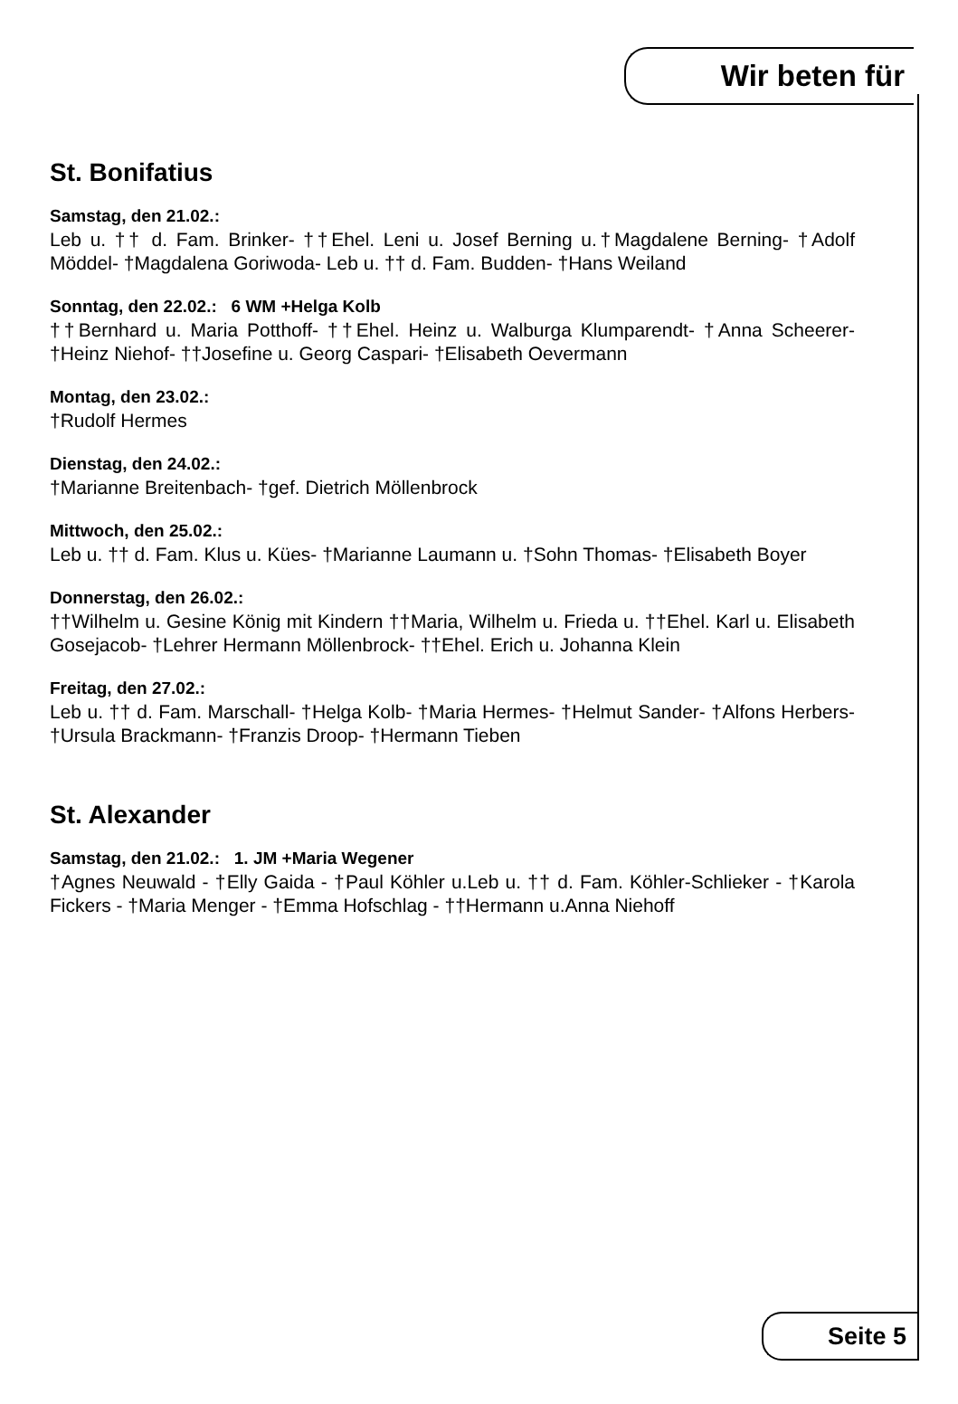Wir beten für
St. Bonifatius
Samstag, den 21.02.:
Leb u. †† d. Fam. Brinker- ††Ehel. Leni u. Josef Berning u.†Magdalene Berning- †Adolf Möddel- †Magdalena Goriwoda- Leb u. †† d. Fam. Budden- †Hans Weiland
Sonntag, den 22.02.: 6 WM +Helga Kolb
††Bernhard u. Maria Potthoff- ††Ehel. Heinz u. Walburga Klumparendt- †Anna Scheerer- †Heinz Niehof- ††Josefine u. Georg Caspari- †Elisabeth Oevermann
Montag, den 23.02.:
†Rudolf Hermes
Dienstag, den 24.02.:
†Marianne Breitenbach- †gef. Dietrich Möllenbrock
Mittwoch, den 25.02.:
Leb u. †† d. Fam. Klus u. Kües- †Marianne Laumann u. †Sohn Thomas- †Elisabeth Boyer
Donnerstag, den 26.02.:
††Wilhelm u. Gesine König mit Kindern ††Maria, Wilhelm u. Frieda u. ††Ehel. Karl u. Elisabeth Gosejacob- †Lehrer Hermann Möllenbrock- ††Ehel. Erich u. Johanna Klein
Freitag, den 27.02.:
Leb u. †† d. Fam. Marschall- †Helga Kolb- †Maria Hermes- †Helmut Sander- †Alfons Herbers- †Ursula Brackmann- †Franzis Droop- †Hermann Tieben
St. Alexander
Samstag, den 21.02.: 1. JM +Maria Wegener
†Agnes Neuwald - †Elly Gaida - †Paul Köhler u.Leb u. †† d. Fam. Köhler-Schlieker - †Karola Fickers - †Maria Menger - †Emma Hofschlag - ††Hermann u.Anna Niehoff
Seite 5